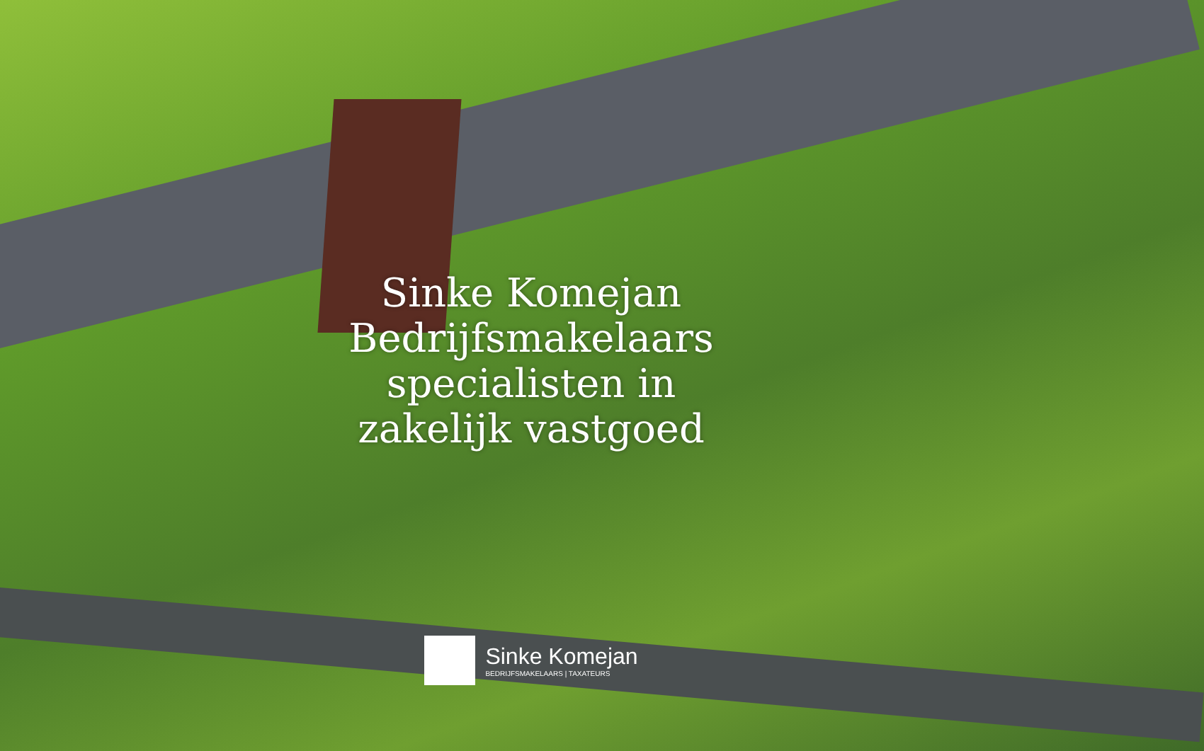Sinke Komejan
Bedrijfsmakelaars
specialisten in
zakelijk vastgoed
Sinke Komejan
BEDRIJFSMAKELAARS | TAXATEURS